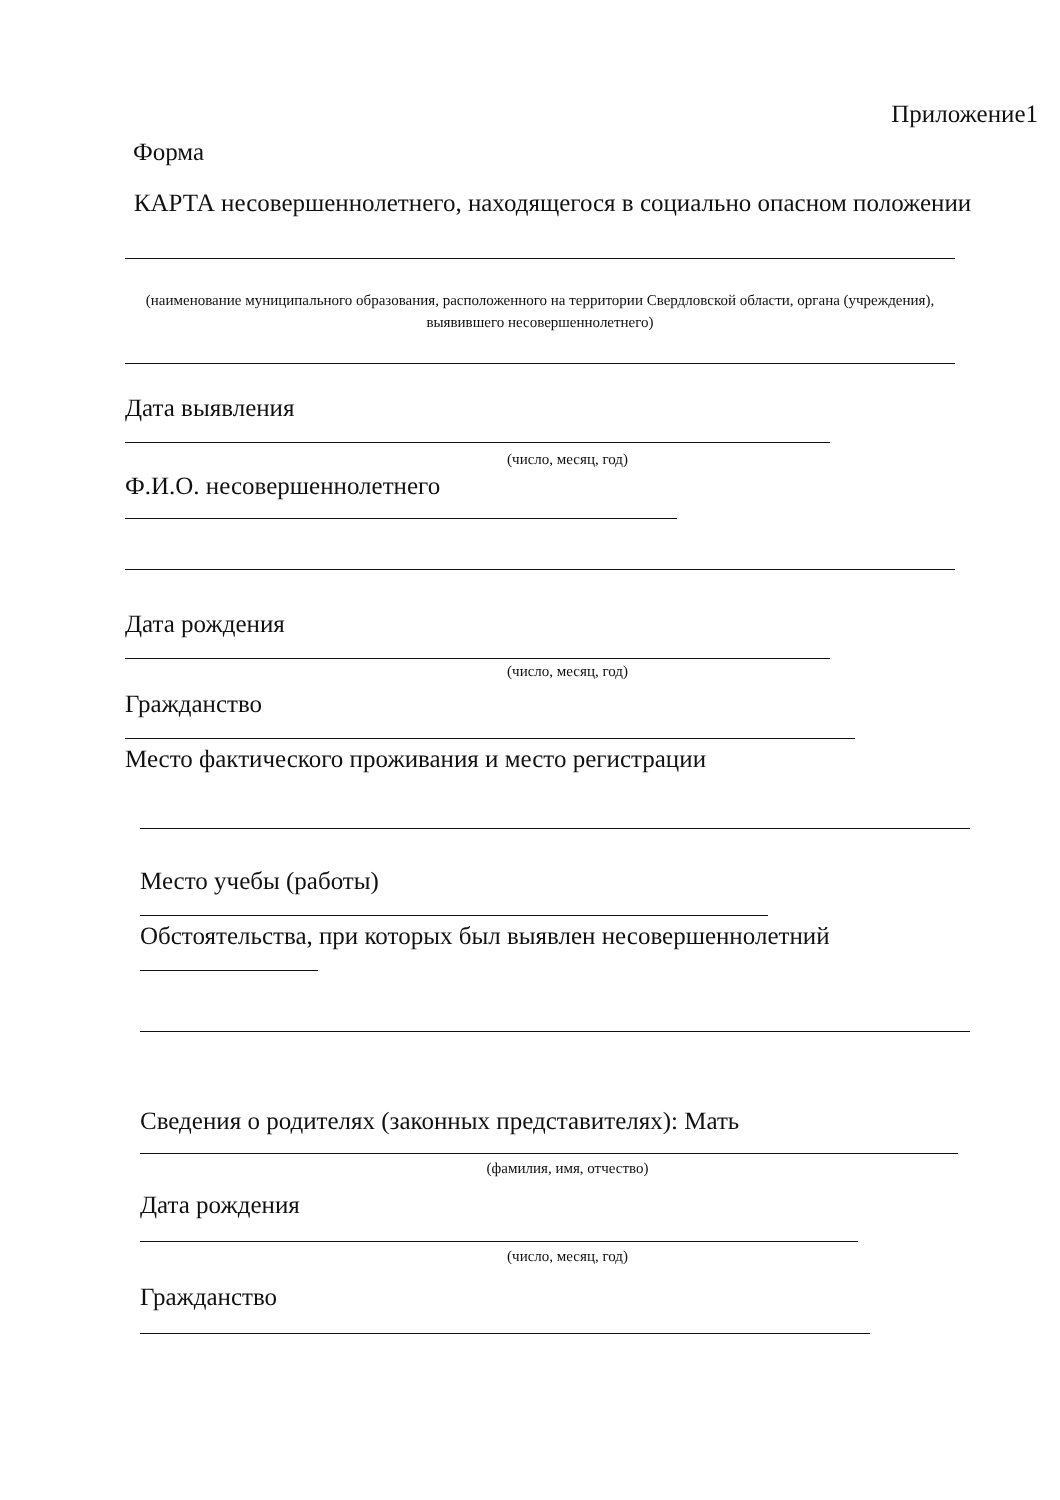Приложение1
Форма
КАРТА несовершеннолетнего, находящегося в социально опасном положении
(наименование муниципального образования, расположенного на территории Свердловской области, органа (учреждения), выявившего несовершеннолетнего)
Дата выявления
(число, месяц, год)
Ф.И.О. несовершеннолетнего
Дата рождения
(число, месяц, год)
Гражданство
Место фактического проживания и место регистрации
Место учебы (работы)
Обстоятельства, при которых был выявлен несовершеннолетний
Сведения о родителях (законных представителях): Мать
(фамилия, имя, отчество)
Дата рождения
(число, месяц, год)
Гражданство